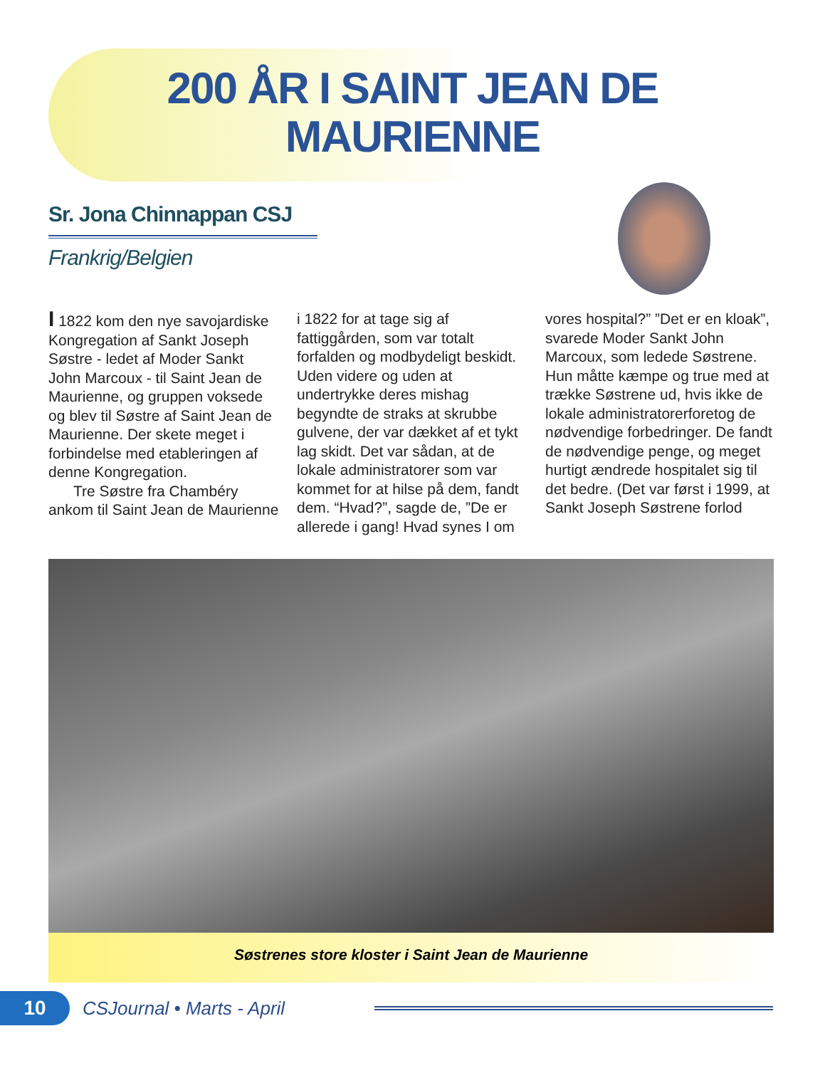200 ÅR I SAINT JEAN DE MAURIENNE
Sr. Jona Chinnappan CSJ
Frankrig/Belgien
I 1822 kom den nye savojardiske Kongregation af Sankt Joseph Søstre - ledet af Moder Sankt John Marcoux - til Saint Jean de Maurienne, og gruppen voksede og blev til Søstre af Saint Jean de Maurienne. Der skete meget i forbindelse med etableringen af denne Kongregation.
Tre Søstre fra Chambéry ankom til Saint Jean de Maurienne i 1822 for at tage sig af fattiggården, som var totalt forfalden og modbydeligt beskidt. Uden videre og uden at undertrykke deres mishag begyndte de straks at skrubbe gulvene, der var dækket af et tykt lag skidt. Det var sådan, at de lokale administratorer som var kommet for at hilse på dem, fandt dem. “Hvad?”, sagde de, ”De er allerede i gang! Hvad synes I om vores hospital?” ”Det er en kloak”, svarede Moder Sankt John Marcoux, som ledede Søstrene. Hun måtte kæmpe og true med at trække Søstrene ud, hvis ikke de lokale administratorerforetog de nødvendige forbedringer. De fandt de nødvendige penge, og meget hurtigt ændrede hospitalet sig til det bedre. (Det var først i 1999, at Sankt Joseph Søstrene forlod
Søstrenes store kloster i Saint Jean de Maurienne
10
CSJournal • Marts - April